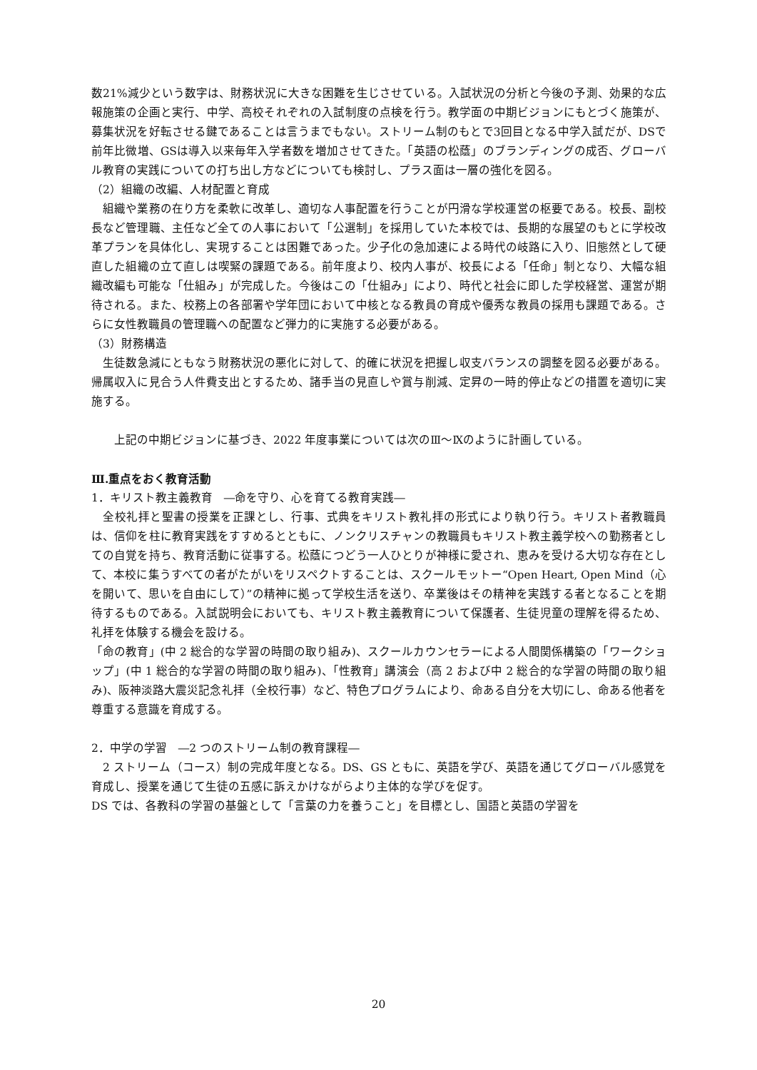数21%減少という数字は、財務状況に大きな困難を生じさせている。入試状況の分析と今後の予測、効果的な広報施策の企画と実行、中学、高校それぞれの入試制度の点検を行う。教学面の中期ビジョンにもとづく施策が、募集状況を好転させる鍵であることは言うまでもない。ストリーム制のもとで3回目となる中学入試だが、DSで前年比微増、GSは導入以来毎年入学者数を増加させてきた。「英語の松蔭」のブランディングの成否、グローバル教育の実践についての打ち出し方などについても検討し、プラス面は一層の強化を図る。
（2）組織の改編、人材配置と育成
　組織や業務の在り方を柔軟に改革し、適切な人事配置を行うことが円滑な学校運営の枢要である。校長、副校長など管理職、主任など全ての人事において「公選制」を採用していた本校では、長期的な展望のもとに学校改革プランを具体化し、実現することは困難であった。少子化の急加速による時代の岐路に入り、旧態然として硬直した組織の立て直しは喫緊の課題である。前年度より、校内人事が、校長による「任命」制となり、大幅な組織改編も可能な「仕組み」が完成した。今後はこの「仕組み」により、時代と社会に即した学校経営、運営が期待される。また、校務上の各部署や学年団において中核となる教員の育成や優秀な教員の採用も課題である。さらに女性教職員の管理職への配置など弾力的に実施する必要がある。
（3）財務構造
　生徒数急減にともなう財務状況の悪化に対して、的確に状況を把握し収支バランスの調整を図る必要がある。帰属収入に見合う人件費支出とするため、諸手当の見直しや賞与削減、定昇の一時的停止などの措置を適切に実施する。
　　上記の中期ビジョンに基づき、2022 年度事業については次のⅢ～Ⅸのように計画している。
Ⅲ.重点をおく教育活動
1．キリスト教主義教育　―命を守り、心を育てる教育実践―
　全校礼拝と聖書の授業を正課とし、行事、式典をキリスト教礼拝の形式により執り行う。キリスト者教職員は、信仰を柱に教育実践をすすめるとともに、ノンクリスチャンの教職員もキリスト教主義学校への勤務者としての自覚を持ち、教育活動に従事する。松蔭につどう一人ひとりが神様に愛され、恵みを受ける大切な存在として、本校に集うすべての者がたがいをリスペクトすることは、スクールモットー“Open Heart, Open Mind（心を開いて、思いを自由にして）”の精神に拠って学校生活を送り、卒業後はその精神を実践する者となることを期待するものである。入試説明会においても、キリスト教主義教育について保護者、生徒児童の理解を得るため、礼拝を体験する機会を設ける。
「命の教育」(中 2 総合的な学習の時間の取り組み)、スクールカウンセラーによる人間関係構築の「ワークショップ」(中 1 総合的な学習の時間の取り組み)、「性教育」講演会（高 2 および中 2 総合的な学習の時間の取り組み)、阪神淡路大震災記念礼拝（全校行事）など、特色プログラムにより、命ある自分を大切にし、命ある他者を尊重する意識を育成する。
2．中学の学習　―2 つのストリーム制の教育課程―
　2 ストリーム（コース）制の完成年度となる。DS、GS ともに、英語を学び、英語を通じてグローバル感覚を育成し、授業を通じて生徒の五感に訴えかけながらより主体的な学びを促す。
DS では、各教科の学習の基盤として「言葉の力を養うこと」を目標とし、国語と英語の学習を
20